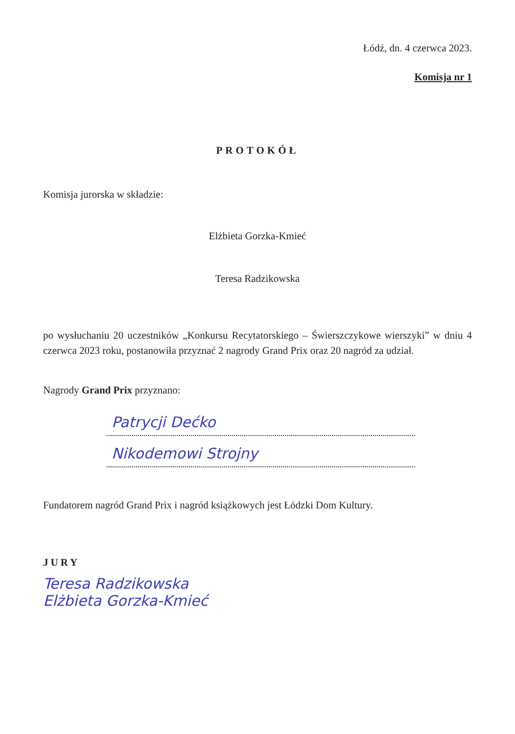Łódź, dn. 4 czerwca 2023.
Komisja nr 1
PROTOKÓŁ
Komisja jurorska w składzie:
Elżbieta Gorzka-Kmieć
Teresa Radzikowska
po wysłuchaniu 20 uczestników „Konkursu Recytatorskiego – Świerszczykowe wierszyki” w dniu 4 czerwca 2023 roku, postanowiła przyznać 2 nagrody Grand Prix oraz 20 nagród za udział.
Nagrody Grand Prix przyznano:
Patrycji Dećko
Nikodemowi Strojny
Fundatorem nagród Grand Prix i nagród książkowych jest Łódzki Dom Kultury.
JURY
Teresa Radzikowska
Elżbieta Gorzka-Kmieć